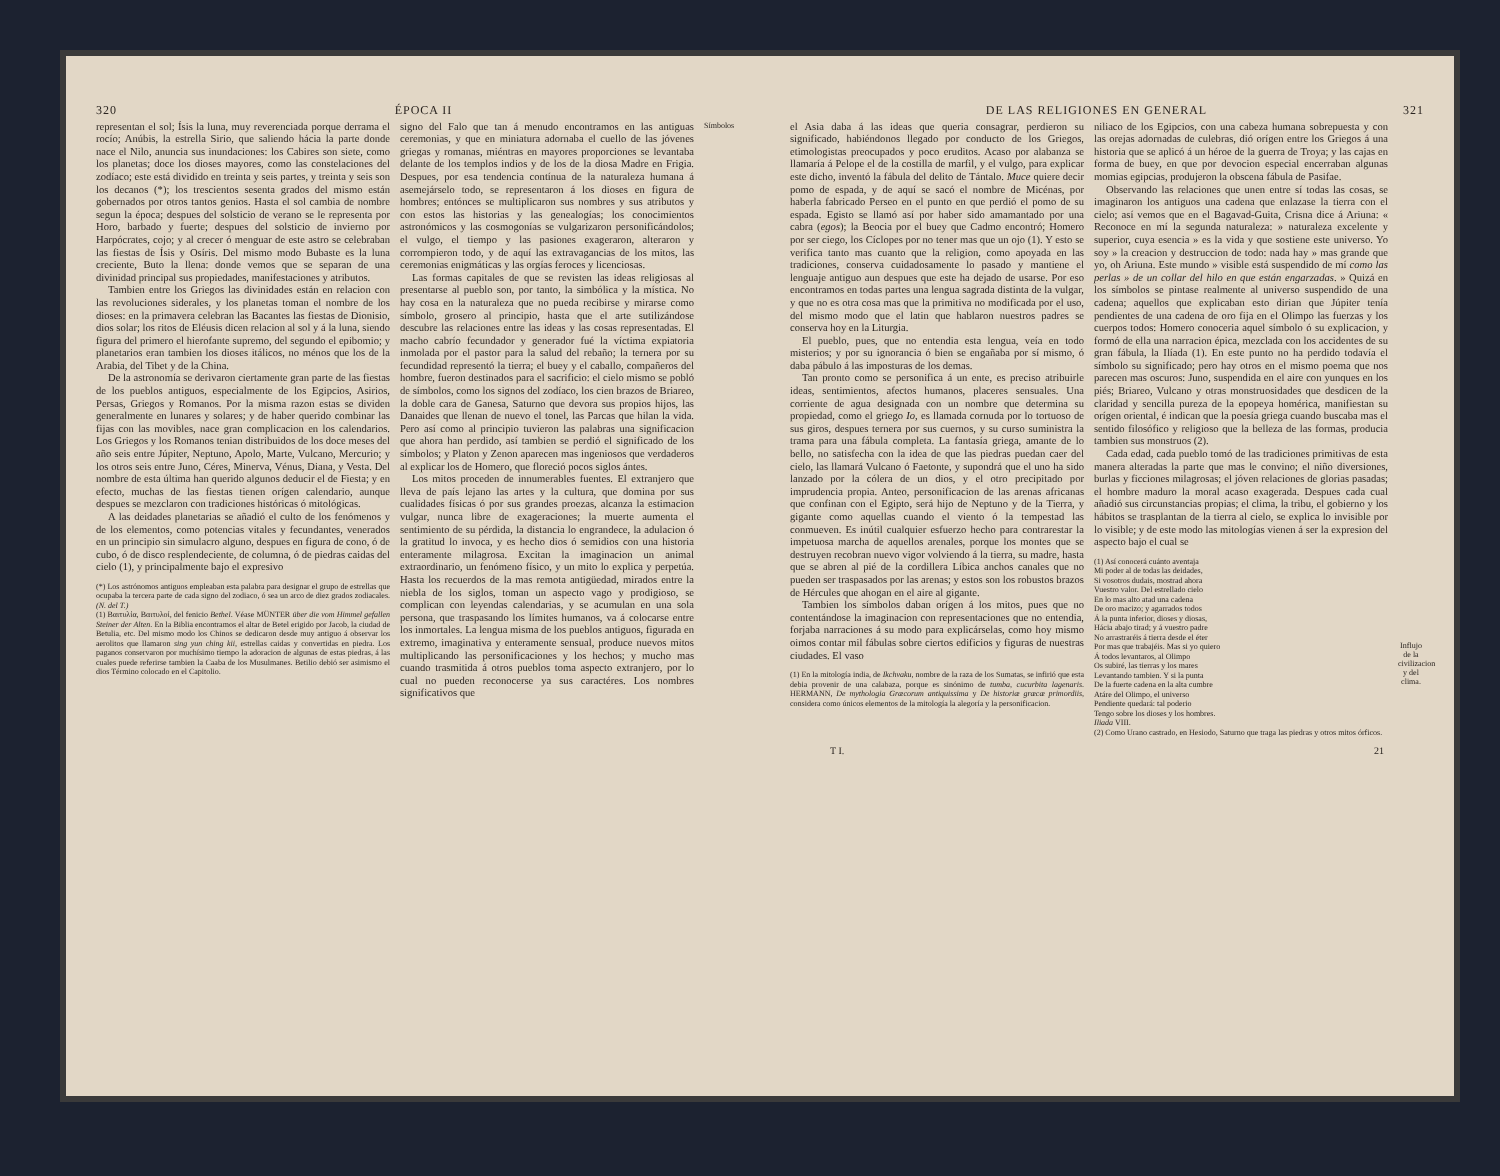320 ÉPOCA II
representan el sol; Ísis la luna, muy reverenciada porque derrama el rocío; Anúbis, la estrella Sirio, que saliendo hácia la parte donde nace el Nilo, anuncia sus inundaciones: los Cabires son siete, como los planetas; doce los dioses mayores, como las constelaciones del zodíaco; este está dividido en treinta y seis partes, y treinta y seis son los decanos (*); los trescientos sesenta grados del mismo están gobernados por otros tantos genios. Hasta el sol cambia de nombre segun la época; despues del solsticio de verano se le representa por Horo, barbado y fuerte; despues del solsticio de invierno por Harpócrates, cojo; y al crecer ó menguar de este astro se celebraban las fiestas de Ísis y Osíris. Del mismo modo Bubaste es la luna creciente, Buto la llena: donde vemos que se separan de una divinidad principal sus propiedades, manifestaciones y atributos.
Tambien entre los Griegos las divinidades están en relacion con las revoluciones siderales, y los planetas toman el nombre de los dioses: en la primavera celebran las Bacantes las fiestas de Dionisio, dios solar; los ritos de Eléusis dicen relacion al sol y á la luna, siendo figura del primero el hierofante supremo, del segundo el epibomio; y planetarios eran tambien los dioses itálicos, no ménos que los de la Arabia, del Tibet y de la China.
De la astronomía se derivaron ciertamente gran parte de las fiestas de los pueblos antiguos, especialmente de los Egipcios, Asirios, Persas, Griegos y Romanos. Por la misma razon estas se dividen generalmente en lunares y solares; y de haber querido combinar las fijas con las movibles, nace gran complicacion en los calendarios. Los Griegos y los Romanos tenian distribuidos de los doce meses del año seis entre Júpiter, Neptuno, Apolo, Marte, Vulcano, Mercurio; y los otros seis entre Juno, Céres, Minerva, Vénus, Diana, y Vesta. Del nombre de esta última han querido algunos deducir el de Fiesta; y en efecto, muchas de las fiestas tienen orígen calendario, aunque despues se mezclaron con tradiciones históricas ó mitológicas.
A las deidades planetarias se añadió el culto de los fenómenos y de los elementos, como potencias vitales y fecundantes, venerados en un principio sin simulacro alguno, despues en figura de cono, ó de cubo, ó de disco resplendeciente, de columna, ó de piedras caidas del cielo (1), y principalmente bajo el expresivo
(*) Los astrónomos antiguos empleaban esta palabra para designar el grupo de estrellas que ocupaba la tercera parte de cada signo del zodiaco, ó sea un arco de diez grados zodiacales. (N. del T.)
(1) Βαιτυλία, Βαιτυλοί, del fenicio Bethel. Véase MÜNTER über die vom Himmel gefallen Steiner der Alten. En la Biblia encontramos el altar de Betel erigido por Jacob, la ciudad de Betulia, etc. Del mismo modo los Chinos se dedicaron desde muy antiguo á observar los aerolitos que llamaron sing yun ching kii, estrellas caidas y convertidas en piedra. Los paganos conservaron por muchísimo tiempo la adoracion de algunas de estas piedras, á las cuales puede referirse tambien la Caaba de los Musulmanes. Betilio debió ser asimismo el dios Término colocado en el Capitolio.
signo del Falo que tan á menudo encontramos en las antiguas ceremonias, y que en miniatura adornaba el cuello de las jóvenes griegas y romanas, miéntras en mayores proporciones se levantaba delante de los templos indios y de los de la diosa Madre en Frigia. Despues, por esa tendencia contínua de la naturaleza humana á asemejárselo todo, se representaron á los dioses en figura de hombres; entónces se multiplicaron sus nombres y sus atributos y con estos las historias y las genealogías; los conocimientos astronómicos y las cosmogonías se vulgarizaron personificándolos; el vulgo, el tiempo y las pasiones exageraron, alteraron y corrompieron todo, y de aquí las extravagancias de los mitos, las ceremonias enigmáticas y las orgías feroces y licenciosas.
Las formas capitales de que se revisten las ideas religiosas al presentarse al pueblo son, por tanto, la simbólica y la mística. No hay cosa en la naturaleza que no pueda recibirse y mirarse como símbolo, grosero al principio, hasta que el arte sutilizándose descubre las relaciones entre las ideas y las cosas representadas. El macho cabrío fecundador y generador fué la víctima expiatoria inmolada por el pastor para la salud del rebaño; la ternera por su fecundidad representó la tierra; el buey y el caballo, compañeros del hombre, fueron destinados para el sacrificio: el cielo mismo se pobló de símbolos, como los signos del zodíaco, los cien brazos de Briareo, la doble cara de Ganesa, Saturno que devora sus propios hijos, las Danaides que llenan de nuevo el tonel, las Parcas que hilan la vida. Pero así como al principio tuvieron las palabras una significacion que ahora han perdido, así tambien se perdió el significado de los símbolos; y Platon y Zenon aparecen mas ingeniosos que verdaderos al explicar los de Homero, que floreció pocos siglos ántes.
Los mitos proceden de innumerables fuentes. El extranjero que lleva de país lejano las artes y la cultura, que domina por sus cualidades físicas ó por sus grandes proezas, alcanza la estimacion vulgar, nunca libre de exageraciones; la muerte aumenta el sentimiento de su pérdida, la distancia lo engrandece, la adulacion ó la gratitud lo invoca, y es hecho dios ó semidios con una historia enteramente milagrosa. Excitan la imaginacion un animal extraordinario, un fenómeno físico, y un mito lo explica y perpetúa. Hasta los recuerdos de la mas remota antigüedad, mirados entre la niebla de los siglos, toman un aspecto vago y prodigioso, se complican con leyendas calendarias, y se acumulan en una sola persona, que traspasando los límites humanos, va á colocarse entre los inmortales. La lengua misma de los pueblos antiguos, figurada en extremo, imaginativa y enteramente sensual, produce nuevos mitos multiplicando las personificaciones y los hechos; y mucho mas cuando trasmitida á otros pueblos toma aspecto extranjero, por lo cual no pueden reconocerse ya sus caractéres. Los nombres significativos que
Símbolos
DE LAS RELIGIONES EN GENERAL 321
el Asia daba á las ideas que queria consagrar, perdieron su significado, habiéndonos llegado por conducto de los Griegos, etimologistas preocupados y poco eruditos. Acaso por alabanza se llamaría á Pelope el de la costilla de marfil, y el vulgo, para explicar este dicho, inventó la fábula del delito de Tántalo. Muce quiere decir pomo de espada, y de aquí se sacó el nombre de Micénas, por haberla fabricado Perseo en el punto en que perdió el pomo de su espada. Egisto se llamó así por haber sido amamantado por una cabra (egos); la Beocia por el buey que Cadmo encontró; Homero por ser ciego, los Cíclopes por no tener mas que un ojo (1). Y esto se verifica tanto mas cuanto que la religion, como apoyada en las tradiciones, conserva cuidadosamente lo pasado y mantiene el lenguaje antiguo aun despues que este ha dejado de usarse. Por eso encontramos en todas partes una lengua sagrada distinta de la vulgar, y que no es otra cosa mas que la primitiva no modificada por el uso, del mismo modo que el latin que hablaron nuestros padres se conserva hoy en la Liturgia.
El pueblo, pues, que no entendia esta lengua, veía en todo misterios; y por su ignorancia ó bien se engañaba por sí mismo, ó daba pábulo á las imposturas de los demas.
Tan pronto como se personifica á un ente, es preciso atribuirle ideas, sentimientos, afectos humanos, placeres sensuales. Una corriente de agua designada con un nombre que determina su propiedad, como el griego Io, es llamada cornuda por lo tortuoso de sus giros, despues ternera por sus cuernos, y su curso suministra la trama para una fábula completa. La fantasía griega, amante de lo bello, no satisfecha con la idea de que las piedras puedan caer del cielo, las llamará Vulcano ó Faetonte, y supondrá que el uno ha sido lanzado por la cólera de un dios, y el otro precipitado por imprudencia propia. Anteo, personificacion de las arenas africanas que confinan con el Egipto, será hijo de Neptuno y de la Tierra, y gigante como aquellas cuando el viento ó la tempestad las conmueven. Es inútil cualquier esfuerzo hecho para contrarestar la impetuosa marcha de aquellos arenales, porque los montes que se destruyen recobran nuevo vigor volviendo á la tierra, su madre, hasta que se abren al pié de la cordillera Líbica anchos canales que no pueden ser traspasados por las arenas; y estos son los robustos brazos de Hércules que ahogan en el aire al gigante.
Tambien los símbolos daban orígen á los mitos, pues que no contentándose la imaginacion con representaciones que no entendia, forjaba narraciones á su modo para explicárselas, como hoy mismo oimos contar mil fábulas sobre ciertos edificios y figuras de nuestras ciudades. El vaso
(1) En la mitología india, de Ikchvaku, nombre de la raza de los Sumatas, se infirió que esta debia provenir de una calabaza, porque es sinónimo de tumba, cucurbita lagenaris. HERMANN, De mythologia Græcorum antiquissima y De historiæ græcæ primordiis, considera como únicos elementos de la mitología la alegoría y la personificacion.
niliaco de los Egipcios, con una cabeza humana sobrepuesta y con las orejas adornadas de culebras, dió orígen entre los Griegos á una historia que se aplicó á un héroe de la guerra de Troya; y las cajas en forma de buey, en que por devocion especial encerraban algunas momias egipcias, produjeron la obscena fábula de Pasifae.
Observando las relaciones que unen entre sí todas las cosas, se imaginaron los antiguos una cadena que enlazase la tierra con el cielo; así vemos que en el Bagavad-Guita, Crisna dice á Ariuna: « Reconoce en mí la segunda naturaleza: » naturaleza excelente y superior, cuya esencia » es la vida y que sostiene este universo. Yo soy » la creacion y destruccion de todo: nada hay » mas grande que yo, oh Ariuna. Este mundo » visible está suspendido de mí como las perlas » de un collar del hilo en que están engarzadas. » Quizá en los símbolos se pintase realmente al universo suspendido de una cadena; aquellos que explicaban esto dirian que Júpiter tenía pendientes de una cadena de oro fija en el Olimpo las fuerzas y los cuerpos todos: Homero conoceria aquel símbolo ó su explicacion, y formó de ella una narracion épica, mezclada con los accidentes de su gran fábula, la Ilíada (1). En este punto no ha perdido todavía el símbolo su significado; pero hay otros en el mismo poema que nos parecen mas oscuros: Juno, suspendida en el aire con yunques en los piés; Briareo, Vulcano y otras monstruosidades que desdicen de la claridad y sencilla pureza de la epopeya homérica, manifiestan su orígen oriental, é indican que la poesía griega cuando buscaba mas el sentido filosófico y religioso que la belleza de las formas, producia tambien sus monstruos (2).
Cada edad, cada pueblo tomó de las tradiciones primitivas de esta manera alteradas la parte que mas le convino; el niño diversiones, burlas y ficciones milagrosas; el jóven relaciones de glorias pasadas; el hombre maduro la moral acaso exagerada. Despues cada cual añadió sus circunstancias propias; el clima, la tribu, el gobierno y los hábitos se trasplantan de la tierra al cielo, se explica lo invisible por lo visible; y de este modo las mitologías vienen á ser la expresion del aspecto bajo el cual se
(1) Así conocerá cuánto aventaja
Mi poder al de todas las deidades,
Si vosotros dudais, mostrad ahora
Vuestro valor. Del estrellado cielo
En lo mas alto atad una cadena
De oro macizo; y agarrados todos
Á la punta inferior, dioses y diosas,
Hácia abajo tirad; y á vuestro padre
No arrastraréis á tierra desde el éter
Por mas que trabajéis. Mas si yo quiero
Á todos levantaros, al Olimpo
Os subiré, las tierras y los mares
Levantando tambien. Y si la punta
De la fuerte cadena en la alta cumbre
Atáre del Olimpo, el universo
Pendiente quedará: tal poderio
Tengo sobre los dioses y los hombres.
Iliada VIII.
(2) Como Urano castrado, en Hesiodo, Saturno que traga las piedras y otros mitos órficos.
Influjo de la civilizacion y del clima.
T I. 21